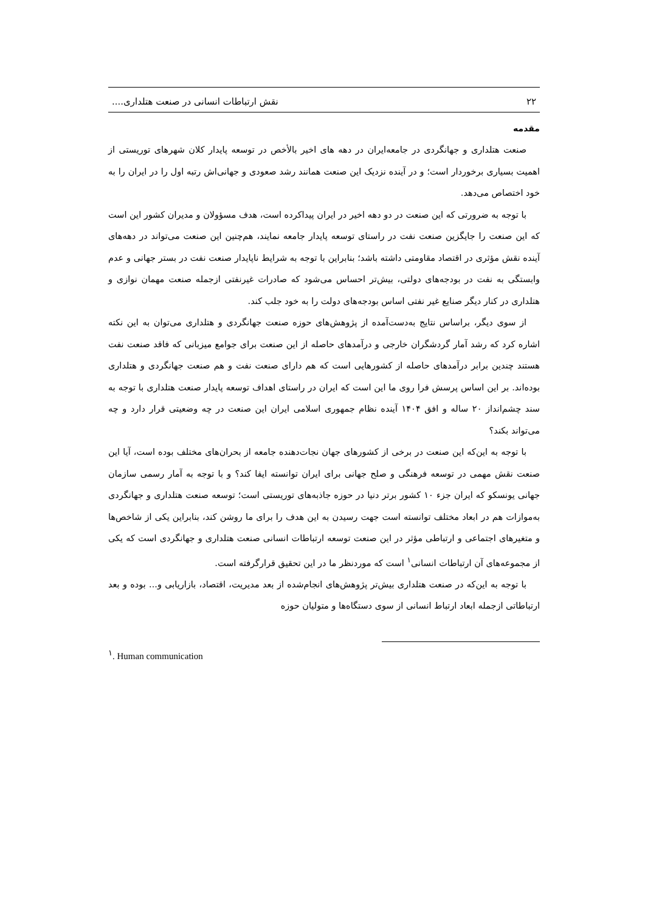۲۲ نقش ارتباطات انسانی در صنعت هتلداری....
مقدمه
صنعت هتلداری و جهانگردی در جامعه‌ایران در دهه های اخیر بالأخص در توسعه پایدار کلان شهرهای توریستی از اهمیت بسیاری برخوردار است؛ و در آینده نزدیک این صنعت همانند رشد صعودی و جهانی‌اش رتبه اول را در ایران را به خود اختصاص می‌دهد.
با توجه به ضرورتی که این صنعت در دو دهه اخیر در ایران پیداکرده است، هدف مسؤولان و مدیران کشور این است که این صنعت را جایگزین صنعت نفت در راستای توسعه پایدار جامعه نمایند، هم‌چنین این صنعت می‌تواند در دهه‌های آینده نقش مؤثری در اقتصاد مقاومتی داشته باشد؛ بنابراین با توجه به شرایط ناپایدار صنعت نفت در بستر جهانی و عدم وابستگی به نفت در بودجه‌های دولتی، بیش‌تر احساس می‌شود که صادرات غیرنفتی ازجمله صنعت مهمان نوازی و هتلداری در کنار دیگر صنایع غیر نفتی اساس بودجه‌های دولت را به خود جلب کند.
از سوی دیگر، براساس نتایج به‌دست‌آمده از پژوهش‌های حوزه صنعت جهانگردی و هتلداری می‌توان به این نکته اشاره کرد که رشد آمار گردشگران خارجی و درآمدهای حاصله از این صنعت برای جوامع میزبانی که فاقد صنعت نفت هستند چندین برابر درآمدهای حاصله از کشورهایی است که هم دارای صنعت نفت و هم صنعت جهانگردی و هتلداری بوده‌اند. بر این اساس پرسش فرا روی ما این است که ایران در راستای اهداف توسعه پایدار صنعت هتلداری با توجه به سند چشم‌انداز ۲۰ ساله و افق ۱۴۰۴ آینده نظام جمهوری اسلامی ایران این صنعت در چه وضعیتی قرار دارد و چه می‌تواند بکند؟
با توجه به این‌که این صنعت در برخی از کشورهای جهان نجات‌دهنده جامعه از بحران‌های مختلف بوده است، آیا این صنعت نقش مهمی در توسعه فرهنگی و صلح جهانی برای ایران توانسته ایفا کند؟ و با توجه به آمار رسمی سازمان جهانی یونسکو که ایران جزء ۱۰ کشور برتر دنیا در حوزه جاذبه‌های توریستی است؛ توسعه صنعت هتلداری و جهانگردی به‌موازات هم در ابعاد مختلف توانسته است جهت رسیدن به این هدف را برای ما روشن کند، بنابراین یکی از شاخص‌ها و متغیرهای اجتماعی و ارتباطی مؤثر در این صنعت توسعه ارتباطات انسانی صنعت هتلداری و جهانگردی است که یکی از مجموعه‌های آن ارتباطات انسانی<sup>۱</sup> است که موردنظر ما در این تحقیق قرارگرفته است.
با توجه به این‌که در صنعت هتلداری بیش‌تر پژوهش‌های انجام‌شده از بعد مدیریت، اقتصاد، بازاریابی و... بوده و بعد ارتباطاتی ازجمله ابعاد ارتباط انسانی از سوی دستگاه‌ها و متولیان حوزه
<sup>۱</sup>. Human communication